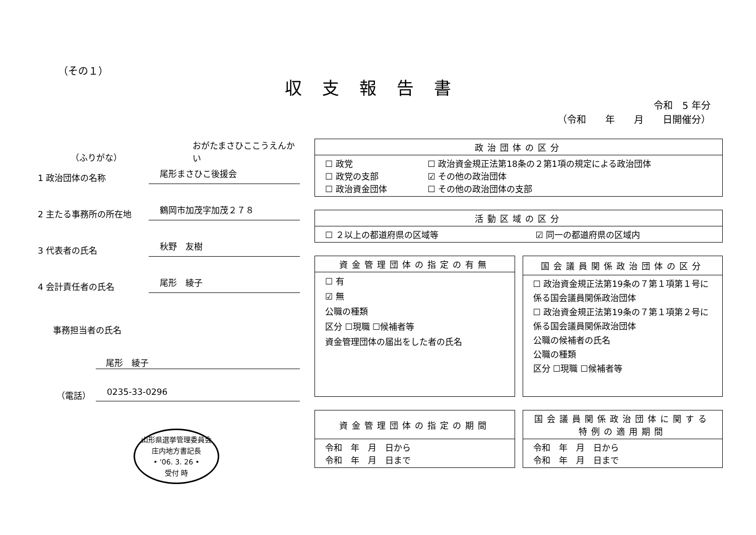（その１）
収支報告書
令和　5 年分
（令和　　年　　月　　日開催分）
（ふりがな）
おがたまさひここうえんかい
1 政治団体の名称
尾形まさひこ後援会
2 主たる事務所の所在地
鶴岡市加茂字加茂２７８
3 代表者の氏名
秋野　友樹
4 会計責任者の氏名
尾形　綾子
事務担当者の氏名
尾形　綾子
（電話）
0235-33-0296
山形県選挙管理委員会
庄内地方書記長
• '06. 3. 26 •
受付 時
| 政治団体の区分 | |
| --- | --- |
| ☐ 政党 ☐ 政党の支部 ☐ 政治資金団体 | ☐ 政治資金規正法第18条の２第1項の規定による政治団体 ☑ その他の政治団体 ☐ その他の政治団体の支部 |
| 活動区域の区分 | |
| --- | --- |
| ☐ ２以上の都道府県の区域等 | ☑ 同一の都道府県の区域内 |
| 資金管理団体の指定の有無 |
| --- |
| ☐ 有 ☑ 無 公職の種類 区分 ☐現職 ☐候補者等 資金管理団体の届出をした者の氏名 |
| 国会議員関係政治団体の区分 |
| --- |
| ☐ 政治資金規正法第19条の７第１項第１号に係る国会議員関係政治団体 ☐ 政治資金規正法第19条の７第１項第２号に係る国会議員関係政治団体 公職の候補者の氏名 公職の種類 区分 ☐現職 ☐候補者等 |
| 資金管理団体の指定の期間 |
| --- |
| 令和 年 月 日から 令和 年 月 日まで |
| 国会議員関係政治団体に関する特例の適用期間 |
| --- |
| 令和 年 月 日から 令和 年 月 日まで |